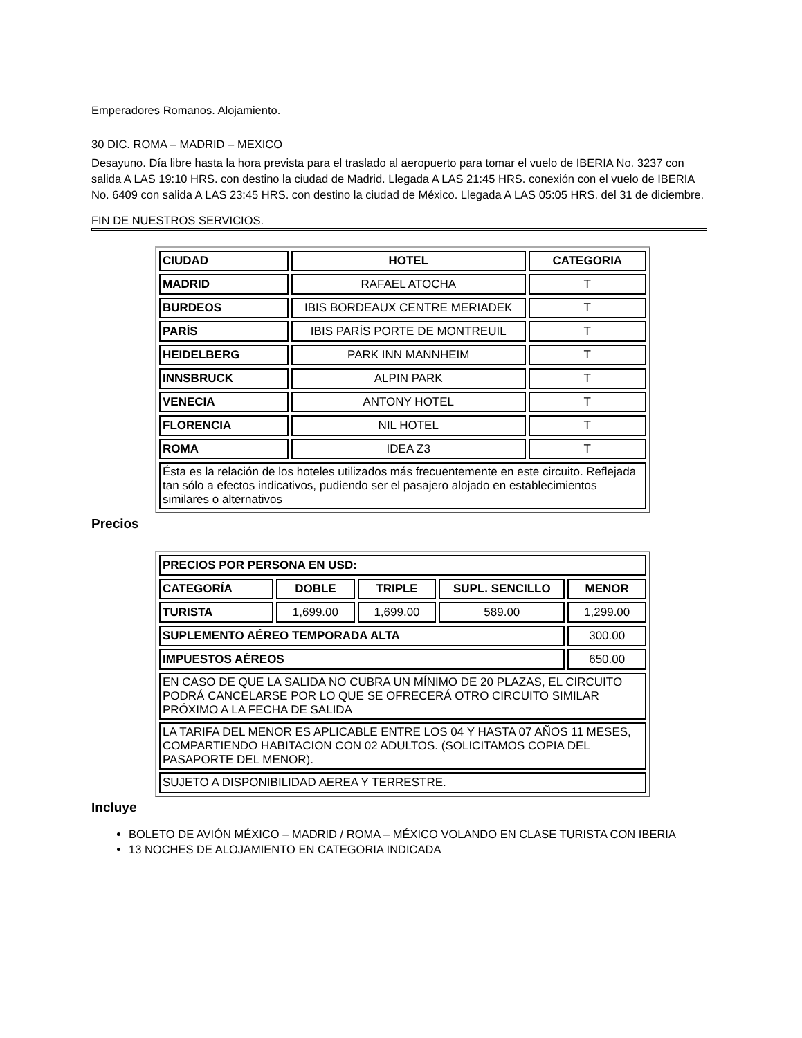Emperadores Romanos. Alojamiento.
30 DIC. ROMA – MADRID – MEXICO
Desayuno. Día libre hasta la hora prevista para el traslado al aeropuerto para tomar el vuelo de IBERIA No. 3237 con salida A LAS 19:10 HRS. con destino la ciudad de Madrid. Llegada A LAS 21:45 HRS. conexión con el vuelo de IBERIA No. 6409 con salida A LAS 23:45 HRS. con destino la ciudad de México. Llegada A LAS 05:05 HRS. del 31 de diciembre.
FIN DE NUESTROS SERVICIOS.
| CIUDAD | HOTEL | CATEGORIA |
| --- | --- | --- |
| MADRID | RAFAEL ATOCHA | T |
| BURDEOS | IBIS BORDEAUX CENTRE MERIADEK | T |
| PARÍS | IBIS PARÍS PORTE DE MONTREUIL | T |
| HEIDELBERG | PARK INN MANNHEIM | T |
| INNSBRUCK | ALPIN PARK | T |
| VENECIA | ANTONY HOTEL | T |
| FLORENCIA | NIL HOTEL | T |
| ROMA | IDEA Z3 | T |
| Ésta es la relación de los hoteles utilizados más frecuentemente en este circuito. Reflejada tan sólo a efectos indicativos, pudiendo ser el pasajero alojado en establecimientos similares o alternativos | | |
Precios
| PRECIOS POR PERSONA EN USD: | | | | |
| --- | --- | --- | --- | --- |
| CATEGORÍA | DOBLE | TRIPLE | SUPL. SENCILLO | MENOR |
| TURISTA | 1,699.00 | 1,699.00 | 589.00 | 1,299.00 |
| SUPLEMENTO AÉREO TEMPORADA ALTA | | | | 300.00 |
| IMPUESTOS AÉREOS | | | | 650.00 |
| EN CASO DE QUE LA SALIDA NO CUBRA UN MÍNIMO DE 20 PLAZAS, EL CIRCUITO PODRÁ CANCELARSE POR LO QUE SE OFRECERÁ OTRO CIRCUITO SIMILAR PRÓXIMO A LA FECHA DE SALIDA | | | | |
| LA TARIFA DEL MENOR ES APLICABLE ENTRE LOS 04 Y HASTA 07 AÑOS 11 MESES, COMPARTIENDO HABITACION CON 02 ADULTOS. (SOLICITAMOS COPIA DEL PASAPORTE DEL MENOR). | | | | |
| SUJETO A DISPONIBILIDAD AEREA Y TERRESTRE. | | | | |
Incluye
BOLETO DE AVIÓN MÉXICO – MADRID / ROMA – MÉXICO VOLANDO EN CLASE TURISTA CON IBERIA
13 NOCHES DE ALOJAMIENTO EN CATEGORIA INDICADA